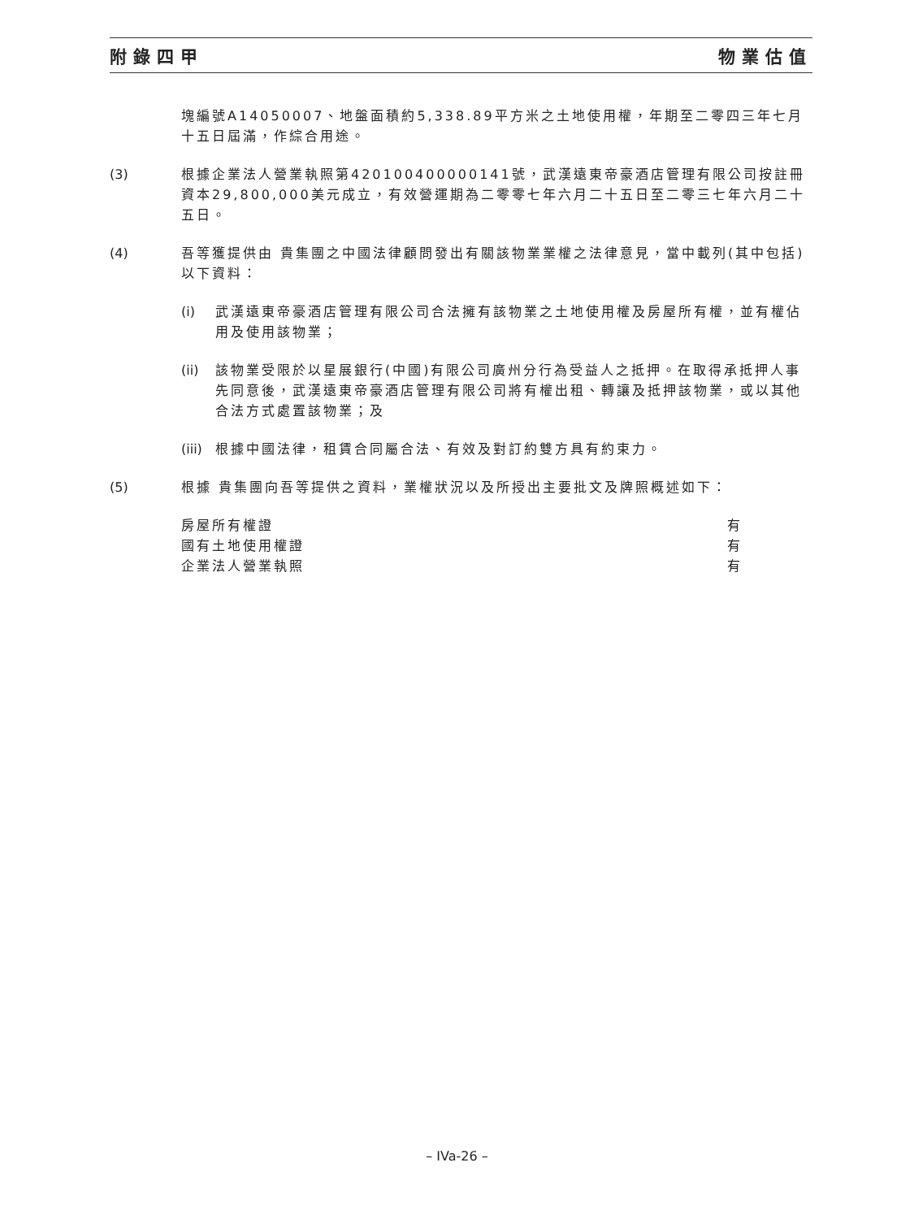附錄四甲 物業估值
塊編號A14050007、地盤面積約5,338.89平方米之土地使用權，年期至二零四三年七月十五日屆滿，作綜合用途。
(3) 根據企業法人營業執照第420100400000141號，武漢遠東帝豪酒店管理有限公司按註冊資本29,800,000美元成立，有效營運期為二零零七年六月二十五日至二零三七年六月二十五日。
(4) 吾等獲提供由 貴集團之中國法律顧問發出有關該物業業權之法律意見，當中載列(其中包括)以下資料：
(i) 武漢遠東帝豪酒店管理有限公司合法擁有該物業之土地使用權及房屋所有權，並有權佔用及使用該物業；
(ii)
該物業受限於以星展銀行(中國)有限公司廣州分行為受益人之抵押。在取得承抵押人事先同意後，武漢遠東帝豪酒店管理有限公司將有權出租、轉讓及抵押該物業，或以其他合法方式處置該物業；及
(iii)
根據中國法律，租賃合同屬合法、有效及對訂約雙方具有約束力。
(5) 根據 貴集團向吾等提供之資料，業權狀況以及所授出主要批文及牌照概述如下：
| 房屋所有權證 | 有 |
| 國有土地使用權證 | 有 |
| 企業法人營業執照 | 有 |
– IVa-26 –